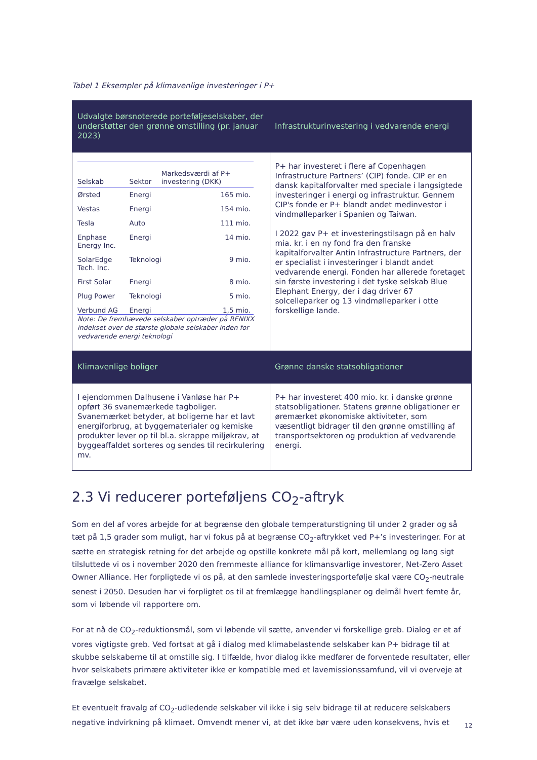Tabel 1 Eksempler på klimavenlige investeringer i P+
| Udvalgte børsnoterede porteføljeselskaber, der understøtter den grønne omstilling (pr. januar 2023) | Infrastrukturinvestering i vedvarende energi |
| --- | --- |
| / Selskab / Sektor / Markedsværdi af P+ investering (DKK) / / --- / --- / --- / / Ørsted / Energi / 165 mio. / / Vestas / Energi / 154 mio. / / Tesla / Auto / 111 mio. / / Enphase Energy Inc. / Energi / 14 mio. / / SolarEdge Tech. Inc. / Teknologi / 9 mio. / / First Solar / Energi / 8 mio. / / Plug Power / Teknologi / 5 mio. / / Verbund AG / Energi / 1,5 mio. / Note: De fremhævede selskaber optræder på RENIXX indekset over de største globale selskaber inden for vedvarende energi teknologi | P+ har investeret i flere af Copenhagen Infrastructure Partners’ (CIP) fonde. CIP er en dansk kapitalforvalter med speciale i langsigtede investeringer i energi og infrastruktur. Gennem CIP's fonde er P+ blandt andet medinvestor i vindmølleparker i Spanien og Taiwan. I 2022 gav P+ et investeringstilsagn på en halv mia. kr. i en ny fond fra den franske kapitalforvalter Antin Infrastructure Partners, der er specialist i investeringer i blandt andet vedvarende energi. Fonden har allerede foretaget sin første investering i det tyske selskab Blue Elephant Energy, der i dag driver 67 solcelleparker og 13 vindmølleparker i otte forskellige lande. |
| Klimavenlige boliger | Grønne danske statsobligationer |
| I ejendommen Dalhusene i Vanløse har P+ opført 36 svanemærkede tagboliger. Svanemærket betyder, at boligerne har et lavt energiforbrug, at byggematerialer og kemiske produkter lever op til bl.a. skrappe miljøkrav, at byggeaffaldet sorteres og sendes til recirkulering mv. | P+ har investeret 400 mio. kr. i danske grønne statsobligationer. Statens grønne obligationer er øremærket økonomiske aktiviteter, som væsentligt bidrager til den grønne omstilling af transportsektoren og produktion af vedvarende energi. |
2.3 Vi reducerer porteføljens CO<sub>2</sub>-aftryk
Som en del af vores arbejde for at begrænse den globale temperaturstigning til under 2 grader og så tæt på 1,5 grader som muligt, har vi fokus på at begrænse CO<sub>2</sub>-aftrykket ved P+’s investeringer. For at sætte en strategisk retning for det arbejde og opstille konkrete mål på kort, mellemlang og lang sigt tilsluttede vi os i november 2020 den fremmeste alliance for klimansvarlige investorer, Net-Zero Asset Owner Alliance. Her forpligtede vi os på, at den samlede investeringsportefølje skal være CO<sub>2</sub>-neutrale senest i 2050. Desuden har vi forpligtet os til at fremlægge handlingsplaner og delmål hvert femte år, som vi løbende vil rapportere om.
For at nå de CO<sub>2</sub>-reduktionsmål, som vi løbende vil sætte, anvender vi forskellige greb. Dialog er et af vores vigtigste greb. Ved fortsat at gå i dialog med klimabelastende selskaber kan P+ bidrage til at skubbe selskaberne til at omstille sig. I tilfælde, hvor dialog ikke medfører de forventede resultater, eller hvor selskabets primære aktiviteter ikke er kompatible med et lavemissionssamfund, vil vi overveje at fravælge selskabet.
Et eventuelt fravalg af CO<sub>2</sub>-udledende selskaber vil ikke i sig selv bidrage til at reducere selskabers negative indvirkning på klimaet. Omvendt mener vi, at det ikke bør være uden konsekvens, hvis et
12